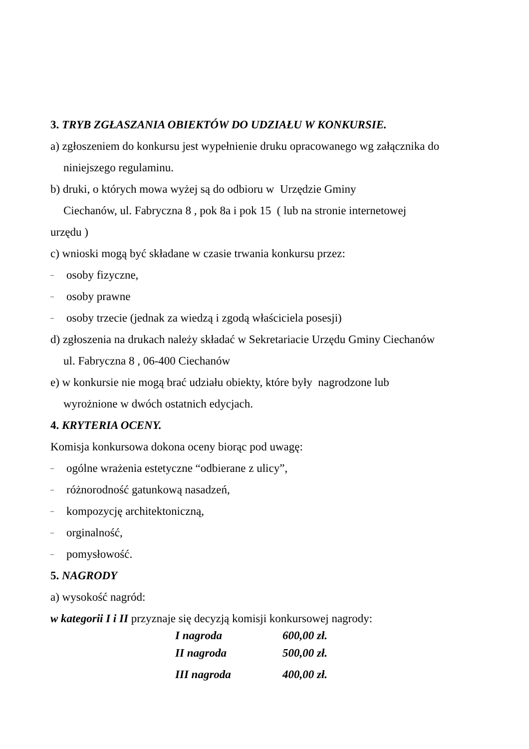3. TRYB ZGŁASZANIA OBIEKTÓW DO UDZIAŁU W KONKURSIE.
a) zgłoszeniem do konkursu jest wypełnienie druku opracowanego wg załącznika do
niniejszego regulaminu.
b) druki, o których mowa wyżej są do odbioru w Urzędzie Gminy
Ciechanów, ul. Fabryczna 8 , pok 8a i pok 15 ( lub na stronie internetowej
urzędu )
c) wnioski mogą być składane w czasie trwania konkursu przez:
– osoby fizyczne,
– osoby prawne
– osoby trzecie (jednak za wiedzą i zgodą właściciela posesji)
d) zgłoszenia na drukach należy składać w Sekretariacie Urzędu Gminy Ciechanów
ul. Fabryczna 8 , 06-400 Ciechanów
e) w konkursie nie mogą brać udziału obiekty, które były nagrodzone lub
wyrożnione w dwóch ostatnich edycjach.
4. KRYTERIA OCENY.
Komisja konkursowa dokona oceny biorąc pod uwagę:
– ogólne wrażenia estetyczne “odbierane z ulicy”,
– różnorodność gatunkową nasadzeń,
– kompozycję architektoniczną,
– orginalność,
– pomysłowość.
5. NAGRODY
a) wysokość nagród:
w kategorii I i II przyznaje się decyzją komisji konkursowej nagrody:
I nagroda 600,00 zł.
II nagroda 500,00 zł.
III nagroda 400,00 zł.